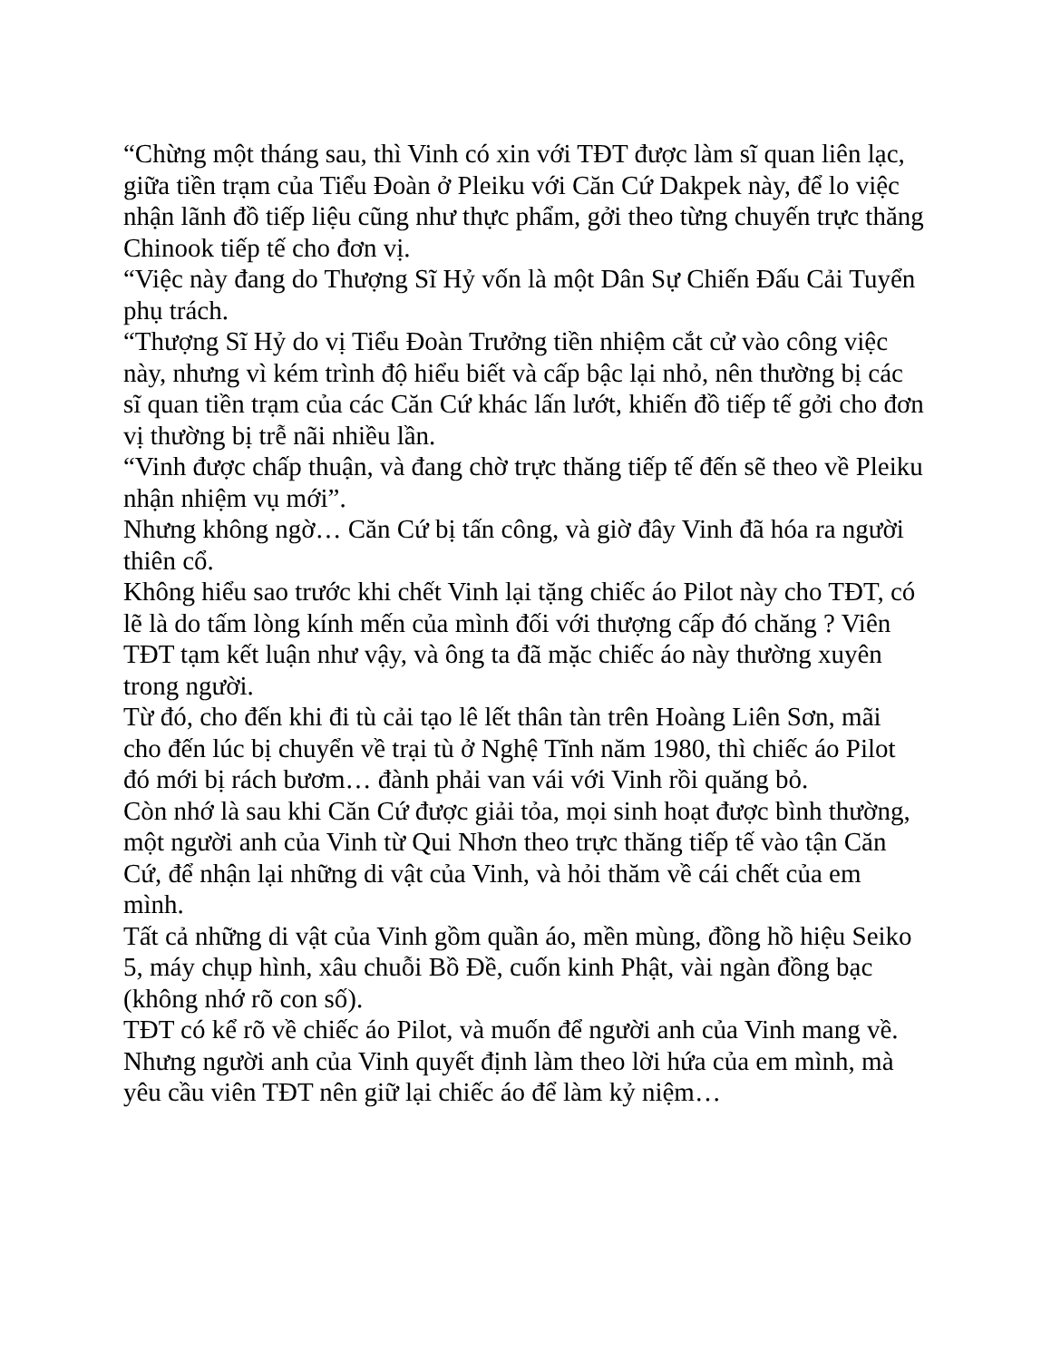“Chừng một tháng sau, thì Vinh có xin với TĐT được làm sĩ quan liên lạc, giữa tiền trạm của Tiểu Đoàn ở Pleiku với Căn Cứ Dakpek này, để lo việc nhận lãnh đồ tiếp liệu cũng như thực phẩm, gởi theo từng chuyến trực thăng Chinook tiếp tế cho đơn vị.
“Việc này đang do Thượng Sĩ Hỷ vốn là một Dân Sự Chiến Đấu Cải Tuyển phụ trách.
“Thượng Sĩ Hỷ do vị Tiểu Đoàn Trưởng tiền nhiệm cắt cử vào công việc này, nhưng vì kém trình độ hiểu biết và cấp bậc lại nhỏ, nên thường bị các sĩ quan tiền trạm của các Căn Cứ khác lấn lướt, khiến đồ tiếp tế gởi cho đơn vị thường bị trễ nãi nhiều lần.
“Vinh được chấp thuận, và đang chờ trực thăng tiếp tế đến sẽ theo về Pleiku nhận nhiệm vụ mới”.
Nhưng không ngờ… Căn Cứ bị tấn công, và giờ đây Vinh đã hóa ra người thiên cổ.
Không hiểu sao trước khi chết Vinh lại tặng chiếc áo Pilot này cho TĐT, có lẽ là do tấm lòng kính mến của mình đối với thượng cấp đó chăng ? Viên TĐT tạm kết luận như vậy, và ông ta đã mặc chiếc áo này thường xuyên trong người.
Từ đó, cho đến khi đi tù cải tạo lê lết thân tàn trên Hoàng Liên Sơn, mãi cho đến lúc bị chuyển về trại tù ở Nghệ Tĩnh năm 1980, thì chiếc áo Pilot đó mới bị rách bươm… đành phải van vái với Vinh rồi quăng bỏ.
Còn nhớ là sau khi Căn Cứ được giải tỏa, mọi sinh hoạt được bình thường, một người anh của Vinh từ Qui Nhơn theo trực thăng tiếp tế vào tận Căn Cứ, để nhận lại những di vật của Vinh, và hỏi thăm về cái chết của em mình.
Tất cả những di vật của Vinh gồm quần áo, mền mùng, đồng hồ hiệu Seiko 5, máy chụp hình, xâu chuỗi Bồ Đề, cuốn kinh Phật, vài ngàn đồng bạc (không nhớ rõ con số).
TĐT có kể rõ về chiếc áo Pilot, và muốn để người anh của Vinh mang về.
Nhưng người anh của Vinh quyết định làm theo lời hứa của em mình, mà yêu cầu viên TĐT nên giữ lại chiếc áo để làm kỷ niệm…